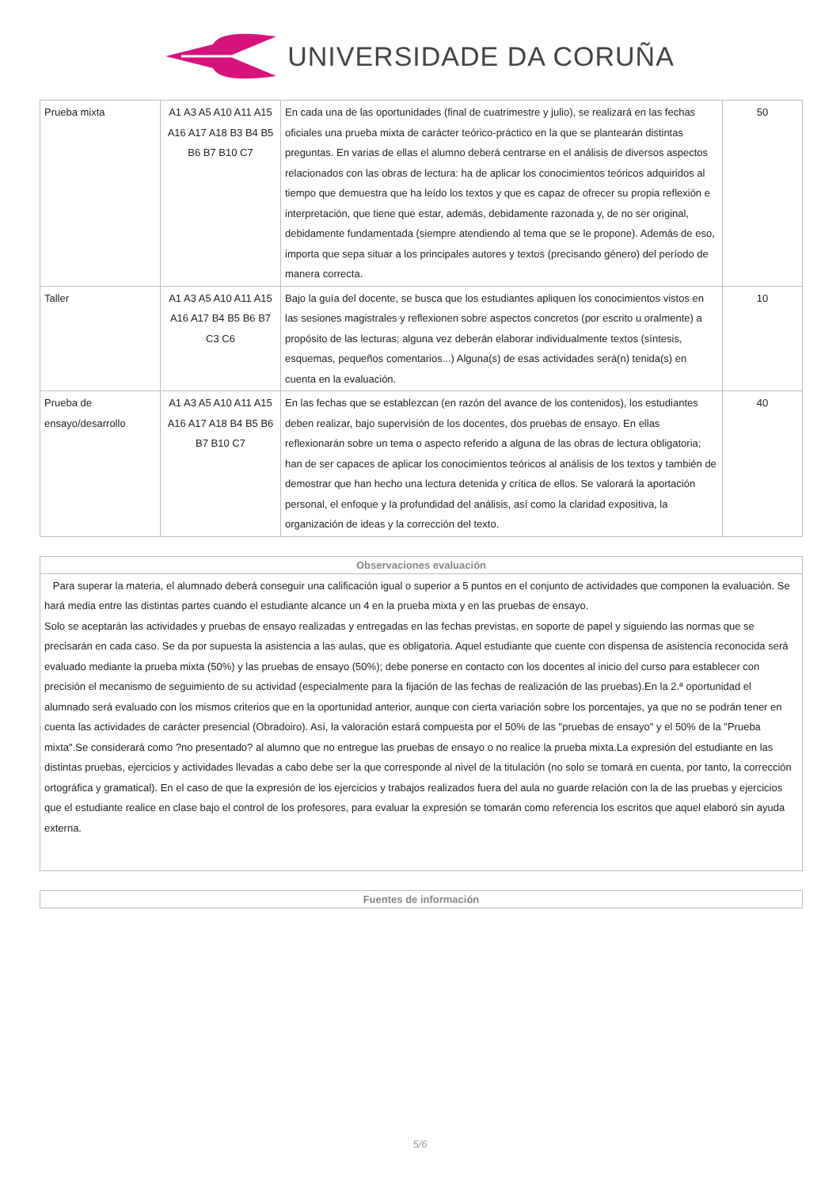UNIVERSIDADE DA CORUÑA
| Prueba mixta | A1 A3 A5 A10 A11 A15 A16 A17 A18 B3 B4 B5 B6 B7 B10 C7 | En cada una de las oportunidades (final de cuatrimestre y julio), se realizará en las fechas oficiales una prueba mixta de carácter teórico-práctico en la que se plantearán distintas preguntas. En varias de ellas el alumno deberá centrarse en el análisis de diversos aspectos relacionados con las obras de lectura: ha de aplicar los conocimientos teóricos adquiridos al tiempo que demuestra que ha leído los textos y que es capaz de ofrecer su propia reflexión e interpretación, que tiene que estar, además, debidamente razonada y, de no ser original, debidamente fundamentada (siempre atendiendo al tema que se le propone). Además de eso, importa que sepa situar a los principales autores y textos (precisando género) del período de manera correcta. | 50 |
| Taller | A1 A3 A5 A10 A11 A15 A16 A17 B4 B5 B6 B7 C3 C6 | Bajo la guía del docente, se busca que los estudiantes apliquen los conocimientos vistos en las sesiones magistrales y reflexionen sobre aspectos concretos (por escrito u oralmente) a propósito de las lecturas; alguna vez deberán elaborar individualmente textos (síntesis, esquemas, pequeños comentarios...) Alguna(s) de esas actividades será(n) tenida(s) en cuenta en la evaluación. | 10 |
| Prueba de ensayo/desarrollo | A1 A3 A5 A10 A11 A15 A16 A17 A18 B4 B5 B6 B7 B10 C7 | En las fechas que se establezcan (en razón del avance de los contenidos), los estudiantes deben realizar, bajo supervisión de los docentes, dos pruebas de ensayo. En ellas reflexionarán sobre un tema o aspecto referido a alguna de las obras de lectura obligatoria; han de ser capaces de aplicar los conocimientos teóricos al análisis de los textos y también de demostrar que han hecho una lectura detenida y crítica de ellos. Se valorará la aportación personal, el enfoque y la profundidad del análisis, así como la claridad expositiva, la organización de ideas y la corrección del texto. | 40 |
Observaciones evaluación
Para superar la materia, el alumnado deberá conseguir una calificación igual o superior a 5 puntos en el conjunto de actividades que componen la evaluación. Se hará media entre las distintas partes cuando el estudiante alcance un 4 en la prueba mixta y en las pruebas de ensayo.
Solo se aceptarán las actividades y pruebas de ensayo realizadas y entregadas en las fechas previstas, en soporte de papel y siguiendo las normas que se precisarán en cada caso. Se da por supuesta la asistencia a las aulas, que es obligatoria. Aquel estudiante que cuente con dispensa de asistencia reconocida será evaluado mediante la prueba mixta (50%) y las pruebas de ensayo (50%); debe ponerse en contacto con los docentes al inicio del curso para establecer con precisión el mecanismo de seguimiento de su actividad (especialmente para la fijación de las fechas de realización de las pruebas).En la 2.ª oportunidad el alumnado será evaluado con los mismos criterios que en la oportunidad anterior, aunque con cierta variación sobre los porcentajes, ya que no se podrán tener en cuenta las actividades de carácter presencial (Obradoiro). Así, la valoración estará compuesta por el 50% de las "pruebas de ensayo" y el 50% de la "Prueba mixta".Se considerará como ?no presentado? al alumno que no entregue las pruebas de ensayo o no realice la prueba mixta.La expresión del estudiante en las distintas pruebas, ejercicios y actividades llevadas a cabo debe ser la que corresponde al nivel de la titulación (no solo se tomará en cuenta, por tanto, la corrección ortográfica y gramatical). En el caso de que la expresión de los ejercicios y trabajos realizados fuera del aula no guarde relación con la de las pruebas y ejercicios que el estudiante realice en clase bajo el control de los profesores, para evaluar la expresión se tomarán como referencia los escritos que aquel elaboró sin ayuda externa.
Fuentes de información
5/6